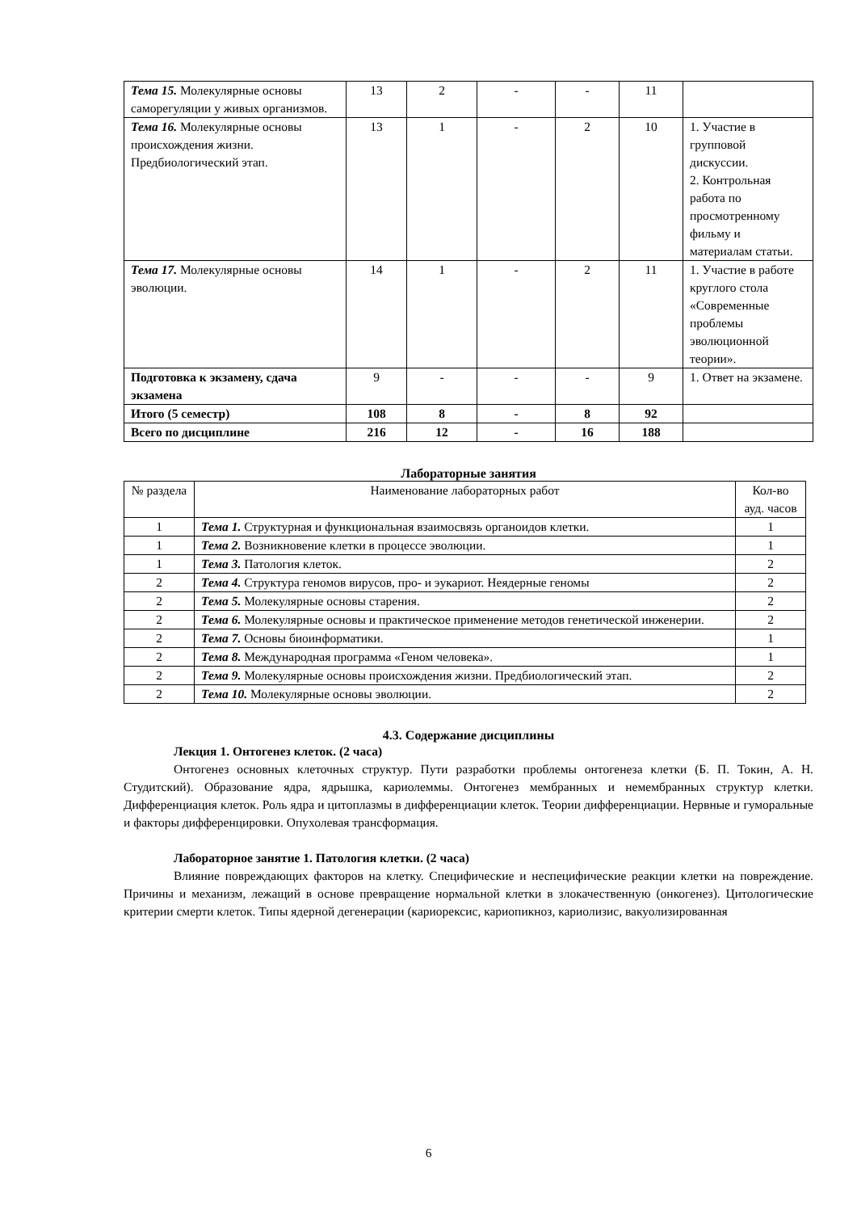| Тема 15. Молекулярные основы саморегуляции у живых организмов. | 13 | 2 | - | - | 11 | |
| Тема 16. Молекулярные основы происхождения жизни. Предбиологический этап. | 13 | 1 | - | 2 | 10 | 1. Участие в групповой дискуссии. 2. Контрольная работа по просмотренному фильму и материалам статьи. |
| Тема 17. Молекулярные основы эволюции. | 14 | 1 | - | 2 | 11 | 1. Участие в работе круглого стола «Современные проблемы эволюционной теории». |
| Подготовка к экзамену, сдача экзамена | 9 | - | - | - | 9 | 1. Ответ на экзамене. |
| Итого (5 семестр) | 108 | 8 | - | 8 | 92 | |
| Всего по дисциплине | 216 | 12 | - | 16 | 188 | |
Лабораторные занятия
| № раздела | Наименование лабораторных работ | Кол-во ауд. часов |
| --- | --- | --- |
| 1 | Тема 1. Структурная и функциональная взаимосвязь органоидов клетки. | 1 |
| 1 | Тема 2. Возникновение клетки в процессе эволюции. | 1 |
| 1 | Тема 3. Патология клеток. | 2 |
| 2 | Тема 4. Структура геномов вирусов, про- и эукариот. Неядерные геномы | 2 |
| 2 | Тема 5. Молекулярные основы старения. | 2 |
| 2 | Тема 6. Молекулярные основы и практическое применение методов генетической инженерии. | 2 |
| 2 | Тема 7. Основы биоинформатики. | 1 |
| 2 | Тема 8. Международная программа «Геном человека». | 1 |
| 2 | Тема 9. Молекулярные основы происхождения жизни. Предбиологический этап. | 2 |
| 2 | Тема 10. Молекулярные основы эволюции. | 2 |
4.3. Содержание дисциплины
Лекция 1. Онтогенез клеток. (2 часа)
Онтогенез основных клеточных структур. Пути разработки проблемы онтогенеза клетки (Б. П. Токин, А. Н. Студитский). Образование ядра, ядрышка, кариолеммы. Онтогенез мембранных и немембранных структур клетки. Дифференциация клеток. Роль ядра и цитоплазмы в дифференциации клеток. Теории дифференциации. Нервные и гуморальные и факторы дифференцировки. Опухолевая трансформация.
Лабораторное занятие 1. Патология клетки. (2 часа)
Влияние повреждающих факторов на клетку. Специфические и неспецифические реакции клетки на повреждение. Причины и механизм, лежащий в основе превращение нормальной клетки в злокачественную (онкогенез). Цитологические критерии смерти клеток. Типы ядерной дегенерации (кариорексис, кариопикноз, кариолизис, вакуолизированная
6